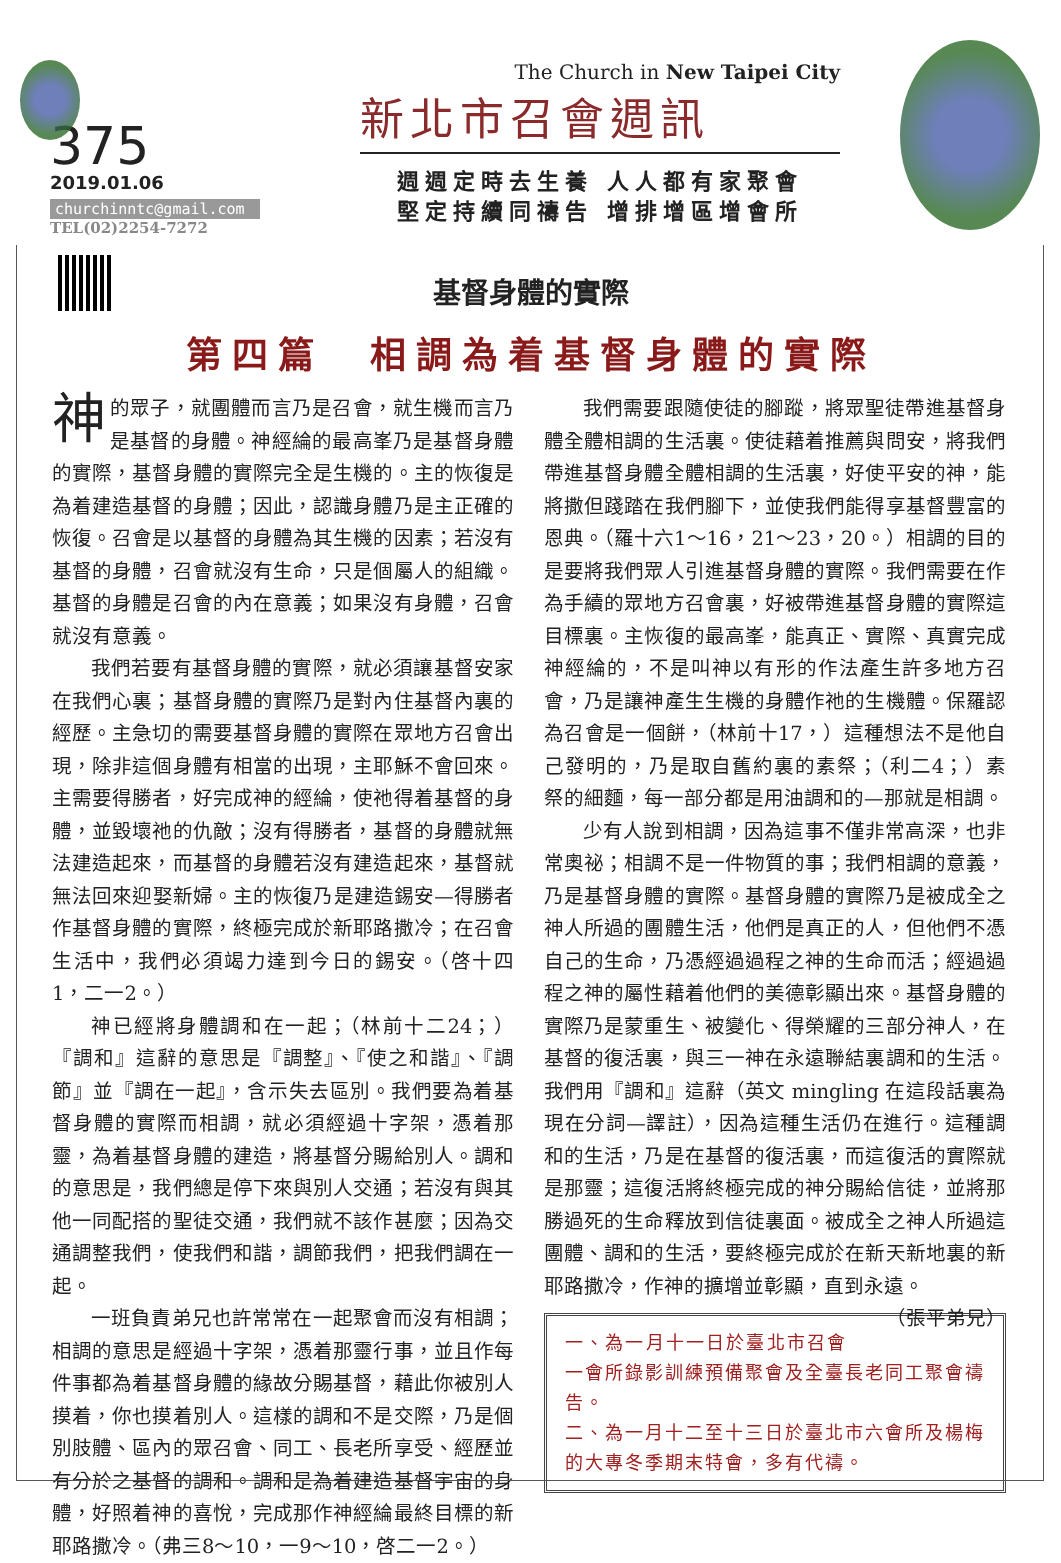375
2019.01.06
churchinntc@gmail.com
TEL(02)2254-7272
The Church in New Taipei City
新北市召會週訊
週週定時去生養 人人都有家聚會
堅定持續同禱告 增排增區增會所
基督身體的實際
第四篇　相調為着基督身體的實際
神的眾子，就團體而言乃是召會，就生機而言乃是基督的身體。神經綸的最高峯乃是基督身體的實際，基督身體的實際完全是生機的。主的恢復是為着建造基督的身體；因此，認識身體乃是主正確的恢復。召會是以基督的身體為其生機的因素；若沒有基督的身體，召會就沒有生命，只是個屬人的組織。基督的身體是召會的內在意義；如果沒有身體，召會就沒有意義。
我們若要有基督身體的實際，就必須讓基督安家在我們心裏；基督身體的實際乃是對內住基督內裏的經歷。主急切的需要基督身體的實際在眾地方召會出現，除非這個身體有相當的出現，主耶穌不會回來。主需要得勝者，好完成神的經綸，使祂得着基督的身體，並毀壞祂的仇敵；沒有得勝者，基督的身體就無法建造起來，而基督的身體若沒有建造起來，基督就無法回來迎娶新婦。主的恢復乃是建造錫安—得勝者作基督身體的實際，終極完成於新耶路撒冷；在召會生活中，我們必須竭力達到今日的錫安。（啓十四1，二一2。）
神已經將身體調和在一起；（林前十二24；）『調和』這辭的意思是『調整』、『使之和諧』、『調節』並『調在一起』，含示失去區別。我們要為着基督身體的實際而相調，就必須經過十字架，憑着那靈，為着基督身體的建造，將基督分賜給別人。調和的意思是，我們總是停下來與別人交通；若沒有與其他一同配搭的聖徒交通，我們就不該作甚麼；因為交通調整我們，使我們和諧，調節我們，把我們調在一起。
一班負責弟兄也許常常在一起聚會而沒有相調；相調的意思是經過十字架，憑着那靈行事，並且作每件事都為着基督身體的緣故分賜基督，藉此你被別人摸着，你也摸着別人。這樣的調和不是交際，乃是個別肢體、區內的眾召會、同工、長老所享受、經歷並有分於之基督的調和。調和是為着建造基督宇宙的身體，好照着神的喜悅，完成那作神經綸最終目標的新耶路撒冷。（弗三8～10，一9～10，啓二一2。）
我們需要跟隨使徒的腳蹤，將眾聖徒帶進基督身體全體相調的生活裏。使徒藉着推薦與問安，將我們帶進基督身體全體相調的生活裏，好使平安的神，能將撒但踐踏在我們腳下，並使我們能得享基督豐富的恩典。（羅十六1～16，21～23，20。）相調的目的是要將我們眾人引進基督身體的實際。我們需要在作為手續的眾地方召會裏，好被帶進基督身體的實際這目標裏。主恢復的最高峯，能真正、實際、真實完成神經綸的，不是叫神以有形的作法產生許多地方召會，乃是讓神產生生機的身體作祂的生機體。保羅認為召會是一個餅，（林前十17，）這種想法不是他自己發明的，乃是取自舊約裏的素祭；（利二4；）素祭的細麵，每一部分都是用油調和的—那就是相調。
少有人說到相調，因為這事不僅非常高深，也非常奧祕；相調不是一件物質的事；我們相調的意義，乃是基督身體的實際。基督身體的實際乃是被成全之神人所過的團體生活，他們是真正的人，但他們不憑自己的生命，乃憑經過過程之神的生命而活；經過過程之神的屬性藉着他們的美德彰顯出來。基督身體的實際乃是蒙重生、被變化、得榮耀的三部分神人，在基督的復活裏，與三一神在永遠聯結裏調和的生活。我們用『調和』這辭（英文 mingling 在這段話裏為現在分詞—譯註），因為這種生活仍在進行。這種調和的生活，乃是在基督的復活裏，而這復活的實際就是那靈；這復活將終極完成的神分賜給信徒，並將那勝過死的生命釋放到信徒裏面。被成全之神人所過這團體、調和的生活，要終極完成於在新天新地裏的新耶路撒冷，作神的擴增並彰顯，直到永遠。 （張平弟兄）
一、為一月十一日於臺北市召會一會所錄影訓練預備聚會及全臺長老同工聚會禱告。
二、為一月十二至十三日於臺北市六會所及楊梅的大專冬季期末特會，多有代禱。